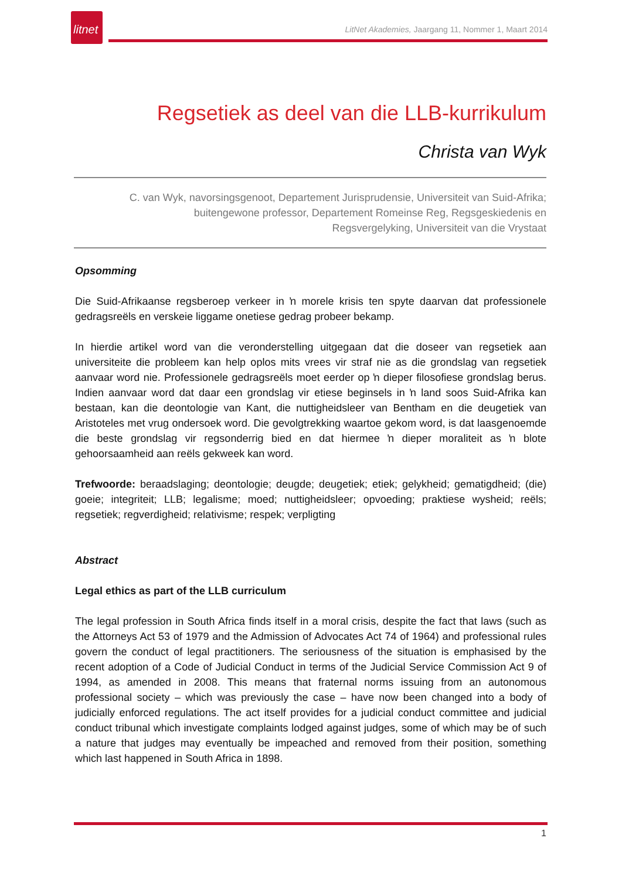litnet
LitNet Akademies, Jaargang 11, Nommer 1, Maart 2014
Regsetiek as deel van die LLB-kurrikulum
Christa van Wyk
C. van Wyk, navorsingsgenoot, Departement Jurisprudensie, Universiteit van Suid-Afrika;
buitengewone professor, Departement Romeinse Reg, Regsgeskiedenis en
Regsvergelyking, Universiteit van die Vrystaat
Opsomming
Die Suid-Afrikaanse regsberoep verkeer in ŉ morele krisis ten spyte daarvan dat professionele gedragsreëls en verskeie liggame onetiese gedrag probeer bekamp.
In hierdie artikel word van die veronderstelling uitgegaan dat die doseer van regsetiek aan universiteite die probleem kan help oplos mits vrees vir straf nie as die grondslag van regsetiek aanvaar word nie. Professionele gedragsreëls moet eerder op ŉ dieper filosofiese grondslag berus. Indien aanvaar word dat daar een grondslag vir etiese beginsels in ŉ land soos Suid-Afrika kan bestaan, kan die deontologie van Kant, die nuttigheidsleer van Bentham en die deugetiek van Aristoteles met vrug ondersoek word. Die gevolgtrekking waartoe gekom word, is dat laasgenoemde die beste grondslag vir regsonderrig bied en dat hiermee ŉ dieper moraliteit as ŉ blote gehoorsaamheid aan reëls gekweek kan word.
Trefwoorde: beraadslaging; deontologie; deugde; deugetiek; etiek; gelykheid; gematigdheid; (die) goeie; integriteit; LLB; legalisme; moed; nuttigheidsleer; opvoeding; praktiese wysheid; reëls; regsetiek; regverdigheid; relativisme; respek; verpligting
Abstract
Legal ethics as part of the LLB curriculum
The legal profession in South Africa finds itself in a moral crisis, despite the fact that laws (such as the Attorneys Act 53 of 1979 and the Admission of Advocates Act 74 of 1964) and professional rules govern the conduct of legal practitioners. The seriousness of the situation is emphasised by the recent adoption of a Code of Judicial Conduct in terms of the Judicial Service Commission Act 9 of 1994, as amended in 2008. This means that fraternal norms issuing from an autonomous professional society – which was previously the case – have now been changed into a body of judicially enforced regulations. The act itself provides for a judicial conduct committee and judicial conduct tribunal which investigate complaints lodged against judges, some of which may be of such a nature that judges may eventually be impeached and removed from their position, something which last happened in South Africa in 1898.
1